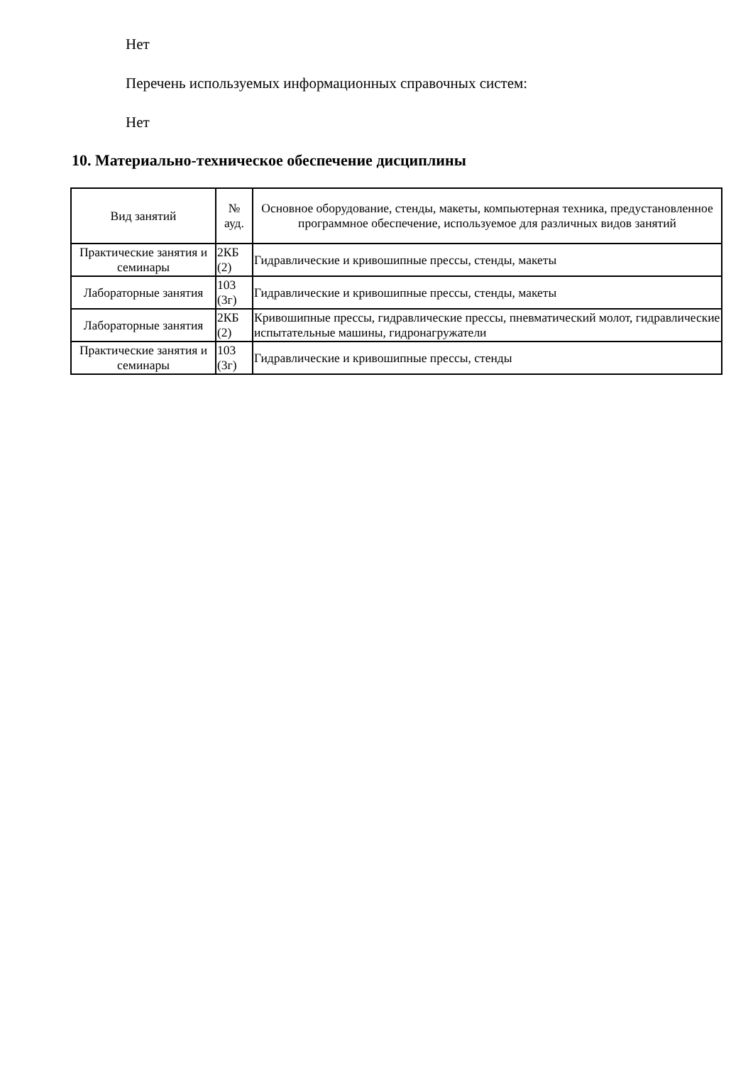Нет
Перечень используемых информационных справочных систем:
Нет
10. Материально-техническое обеспечение дисциплины
| Вид занятий | № ауд. | Основное оборудование, стенды, макеты, компьютерная техника, предустановленное программное обеспечение, используемое для различных видов занятий |
| --- | --- | --- |
| Практические занятия и семинары | 2КБ (2) | Гидравлические и кривошипные прессы, стенды, макеты |
| Лабораторные занятия | 103 (3г) | Гидравлические и кривошипные прессы, стенды, макеты |
| Лабораторные занятия | 2КБ (2) | Кривошипные прессы, гидравлические прессы, пневматический молот, гидравлические испытательные машины, гидронагружатели |
| Практические занятия и семинары | 103 (3г) | Гидравлические и кривошипные прессы, стенды |